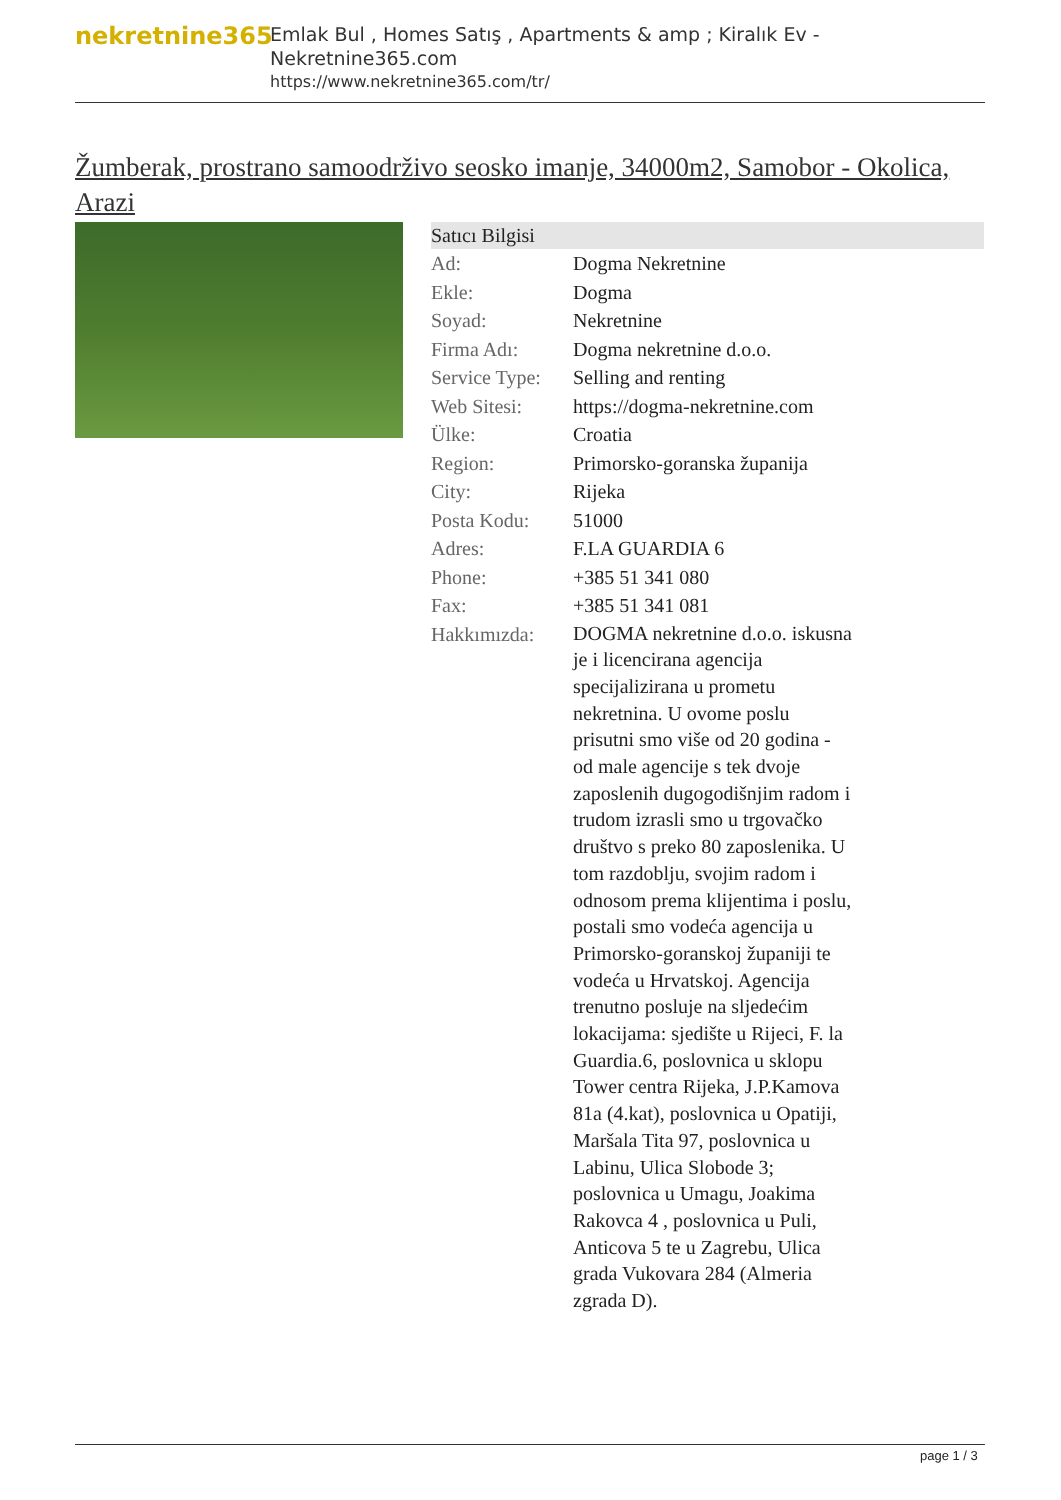nekretnine365
Emlak Bul , Homes Satış , Apartments & amp ; Kiralık Ev - Nekretnine365.com
https://www.nekretnine365.com/tr/
Žumberak, prostrano samoodrživo seosko imanje, 34000m2, Samobor - Okolica, Arazi
| Satıcı Bilgisi | | |
| --- | --- | --- |
| Ad: | Dogma Nekretnine | |
| Ekle: | Dogma | |
| Soyad: | Nekretnine | |
| Firma Adı: | Dogma nekretnine d.o.o. | |
| Service Type: | Selling and renting | |
| Web Sitesi: | https://dogma-nekretnine.com | |
| Ülke: | Croatia | |
| Region: | Primorsko-goranska županija | |
| City: | Rijeka | |
| Posta Kodu: | 51000 | |
| Adres: | F.LA GUARDIA 6 | |
| Phone: | +385 51 341 080 | |
| Fax: | +385 51 341 081 | |
| Hakkımızda: | DOGMA nekretnine d.o.o. iskusna je i licencirana agencija specijalizirana u prometu nekretnina. U ovome poslu prisutni smo više od 20 godina - od male agencije s tek dvoje zaposlenih dugogodišnjim radom i trudom izrasli smo u trgovačko društvo s preko 80 zaposlenika. U tom razdoblju, svojim radom i odnosom prema klijentima i poslu, postali smo vodeća agencija u Primorsko-goranskoj županiji te vodeća u Hrvatskoj. Agencija trenutno posluje na sljedećim lokacijama: sjedište u Rijeci, F. la Guardia.6, poslovnica u sklopu Tower centra Rijeka, J.P.Kamova 81a (4.kat), poslovnica u Opatiji, Maršala Tita 97, poslovnica u Labinu, Ulica Slobode 3; poslovnica u Umagu, Joakima Rakovca 4 , poslovnica u Puli, Anticova 5 te u Zagrebu, Ulica grada Vukovara 284 (Almeria zgrada D). | |
page 1 / 3